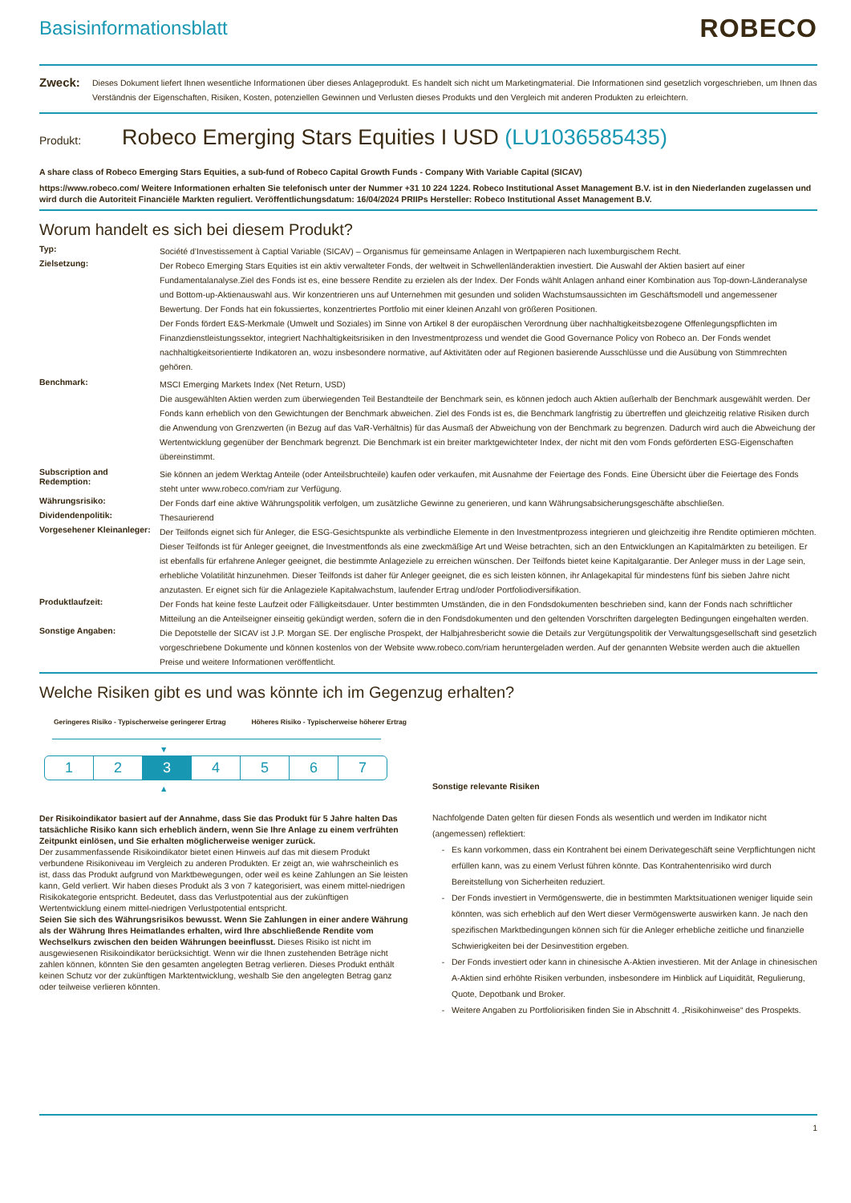Basisinformationsblatt
ROBECO
Zweck:
Dieses Dokument liefert Ihnen wesentliche Informationen über dieses Anlageprodukt. Es handelt sich nicht um Marketingmaterial. Die Informationen sind gesetzlich vorgeschrieben, um Ihnen das Verständnis der Eigenschaften, Risiken, Kosten, potenziellen Gewinnen und Verlusten dieses Produkts und den Vergleich mit anderen Produkten zu erleichtern.
Produkt: Robeco Emerging Stars Equities I USD (LU1036585435)
A share class of Robeco Emerging Stars Equities, a sub-fund of Robeco Capital Growth Funds - Company With Variable Capital (SICAV)
https://www.robeco.com/ Weitere Informationen erhalten Sie telefonisch unter der Nummer +31 10 224 1224. Robeco Institutional Asset Management B.V. ist in den Niederlanden zugelassen und wird durch die Autoriteit Financiële Markten reguliert. Veröffentlichungsdatum: 16/04/2024 PRIIPs Hersteller: Robeco Institutional Asset Management B.V.
Worum handelt es sich bei diesem Produkt?
Typ:
Société d’Investissement à Captial Variable (SICAV) – Organismus für gemeinsame Anlagen in Wertpapieren nach luxemburgischem Recht.
Zielsetzung:
Der Robeco Emerging Stars Equities ist ein aktiv verwalteter Fonds, der weltweit in Schwellenländeraktien investiert. Die Auswahl der Aktien basiert auf einer Fundamentalanalyse.Ziel des Fonds ist es, eine bessere Rendite zu erzielen als der Index. Der Fonds wählt Anlagen anhand einer Kombination aus Top-down-Länderanalyse und Bottom-up-Aktienauswahl aus. Wir konzentrieren uns auf Unternehmen mit gesunden und soliden Wachstumsaussichten im Geschäftsmodell und angemessener Bewertung. Der Fonds hat ein fokussiertes, konzentriertes Portfolio mit einer kleinen Anzahl von größeren Positionen.
Der Fonds fördert E&S-Merkmale (Umwelt und Soziales) im Sinne von Artikel 8 der europäischen Verordnung über nachhaltigkeitsbezogene Offenlegungspflichten im Finanzdienstleistungssektor, integriert Nachhaltigkeitsrisiken in den Investmentprozess und wendet die Good Governance Policy von Robeco an. Der Fonds wendet nachhaltigkeitsorientierte Indikatoren an, wozu insbesondere normative, auf Aktivitäten oder auf Regionen basierende Ausschlüsse und die Ausübung von Stimmrechten gehören.
Benchmark:
MSCI Emerging Markets Index (Net Return, USD)
Die ausgewählten Aktien werden zum überwiegenden Teil Bestandteile der Benchmark sein, es können jedoch auch Aktien außerhalb der Benchmark ausgewählt werden. Der Fonds kann erheblich von den Gewichtungen der Benchmark abweichen. Ziel des Fonds ist es, die Benchmark langfristig zu übertreffen und gleichzeitig relative Risiken durch die Anwendung von Grenzwerten (in Bezug auf das VaR-Verhältnis) für das Ausmaß der Abweichung von der Benchmark zu begrenzen. Dadurch wird auch die Abweichung der Wertentwicklung gegenüber der Benchmark begrenzt. Die Benchmark ist ein breiter marktgewichteter Index, der nicht mit den vom Fonds geförderten ESG-Eigenschaften übereinstimmt.
Subscription and Redemption:
Sie können an jedem Werktag Anteile (oder Anteilsbruchteile) kaufen oder verkaufen, mit Ausnahme der Feiertage des Fonds. Eine Übersicht über die Feiertage des Fonds steht unter www.robeco.com/riam zur Verfügung.
Währungsrisiko:
Der Fonds darf eine aktive Währungspolitik verfolgen, um zusätzliche Gewinne zu generieren, und kann Währungsabsicherungsgeschäfte abschließen.
Dividendenpolitik:
Thesaurierend
Vorgesehener Kleinanleger:
Der Teilfonds eignet sich für Anleger, die ESG-Gesichtspunkte als verbindliche Elemente in den Investmentprozess integrieren und gleichzeitig ihre Rendite optimieren möchten. Dieser Teilfonds ist für Anleger geeignet, die Investmentfonds als eine zweckmäßige Art und Weise betrachten, sich an den Entwicklungen an Kapitalmärkten zu beteiligen. Er ist ebenfalls für erfahrene Anleger geeignet, die bestimmte Anlageziele zu erreichen wünschen. Der Teilfonds bietet keine Kapitalgarantie. Der Anleger muss in der Lage sein, erhebliche Volatilität hinzunehmen. Dieser Teilfonds ist daher für Anleger geeignet, die es sich leisten können, ihr Anlagekapital für mindestens fünf bis sieben Jahre nicht anzutasten. Er eignet sich für die Anlageziele Kapitalwachstum, laufender Ertrag und/oder Portfoliodiversifikation.
Produktlaufzeit:
Der Fonds hat keine feste Laufzeit oder Fälligkeitsdauer. Unter bestimmten Umständen, die in den Fondsdokumenten beschrieben sind, kann der Fonds nach schriftlicher Mitteilung an die Anteilseigner einseitig gekündigt werden, sofern die in den Fondsdokumenten und den geltenden Vorschriften dargelegten Bedingungen eingehalten werden.
Sonstige Angaben:
Die Depotstelle der SICAV ist J.P. Morgan SE. Der englische Prospekt, der Halbjahresbericht sowie die Details zur Vergütungspolitik der Verwaltungsgesellschaft sind gesetzlich vorgeschriebene Dokumente und können kostenlos von der Website www.robeco.com/riam heruntergeladen werden. Auf der genannten Website werden auch die aktuellen Preise und weitere Informationen veröffentlicht.
Welche Risiken gibt es und was könnte ich im Gegenzug erhalten?
Geringeres Risiko - Typischerweise geringerer Ertrag Höheres Risiko - Typischerweise höherer Ertrag
▼
1 2 3 4 5 6 7
▲
Der Risikoindikator basiert auf der Annahme, dass Sie das Produkt für 5 Jahre halten Das tatsächliche Risiko kann sich erheblich ändern, wenn Sie Ihre Anlage zu einem verfrühten Zeitpunkt einlösen, und Sie erhalten möglicherweise weniger zurück.
Der zusammenfassende Risikoindikator bietet einen Hinweis auf das mit diesem Produkt verbundene Risikoniveau im Vergleich zu anderen Produkten. Er zeigt an, wie wahrscheinlich es ist, dass das Produkt aufgrund von Marktbewegungen, oder weil es keine Zahlungen an Sie leisten kann, Geld verliert. Wir haben dieses Produkt als 3 von 7 kategorisiert, was einem mittel-niedrigen Risikokategorie entspricht. Bedeutet, dass das Verlustpotential aus der zukünftigen Wertentwicklung einem mittel-niedrigen Verlustpotential entspricht.
Seien Sie sich des Währungsrisikos bewusst. Wenn Sie Zahlungen in einer andere Währung als der Währung Ihres Heimatlandes erhalten, wird Ihre abschließende Rendite vom Wechselkurs zwischen den beiden Währungen beeinflusst. Dieses Risiko ist nicht im ausgewiesenen Risikoindikator berücksichtigt. Wenn wir die Ihnen zustehenden Beträge nicht zahlen können, könnten Sie den gesamten angelegten Betrag verlieren. Dieses Produkt enthält keinen Schutz vor der zukünftigen Marktentwicklung, weshalb Sie den angelegten Betrag ganz oder teilweise verlieren könnten.
Sonstige relevante Risiken
Nachfolgende Daten gelten für diesen Fonds als wesentlich und werden im Indikator nicht (angemessen) reflektiert:
Es kann vorkommen, dass ein Kontrahent bei einem Derivategeschäft seine Verpflichtungen nicht erfüllen kann, was zu einem Verlust führen könnte. Das Kontrahentenrisiko wird durch Bereitstellung von Sicherheiten reduziert.
Der Fonds investiert in Vermögenswerte, die in bestimmten Marktsituationen weniger liquide sein könnten, was sich erheblich auf den Wert dieser Vermögenswerte auswirken kann. Je nach den spezifischen Marktbedingungen können sich für die Anleger erhebliche zeitliche und finanzielle Schwierigkeiten bei der Desinvestition ergeben.
Der Fonds investiert oder kann in chinesische A-Aktien investieren. Mit der Anlage in chinesischen A-Aktien sind erhöhte Risiken verbunden, insbesondere im Hinblick auf Liquidität, Regulierung, Quote, Depotbank und Broker.
Weitere Angaben zu Portfoliorisiken finden Sie in Abschnitt 4. „Risikohinweise“ des Prospekts.
1